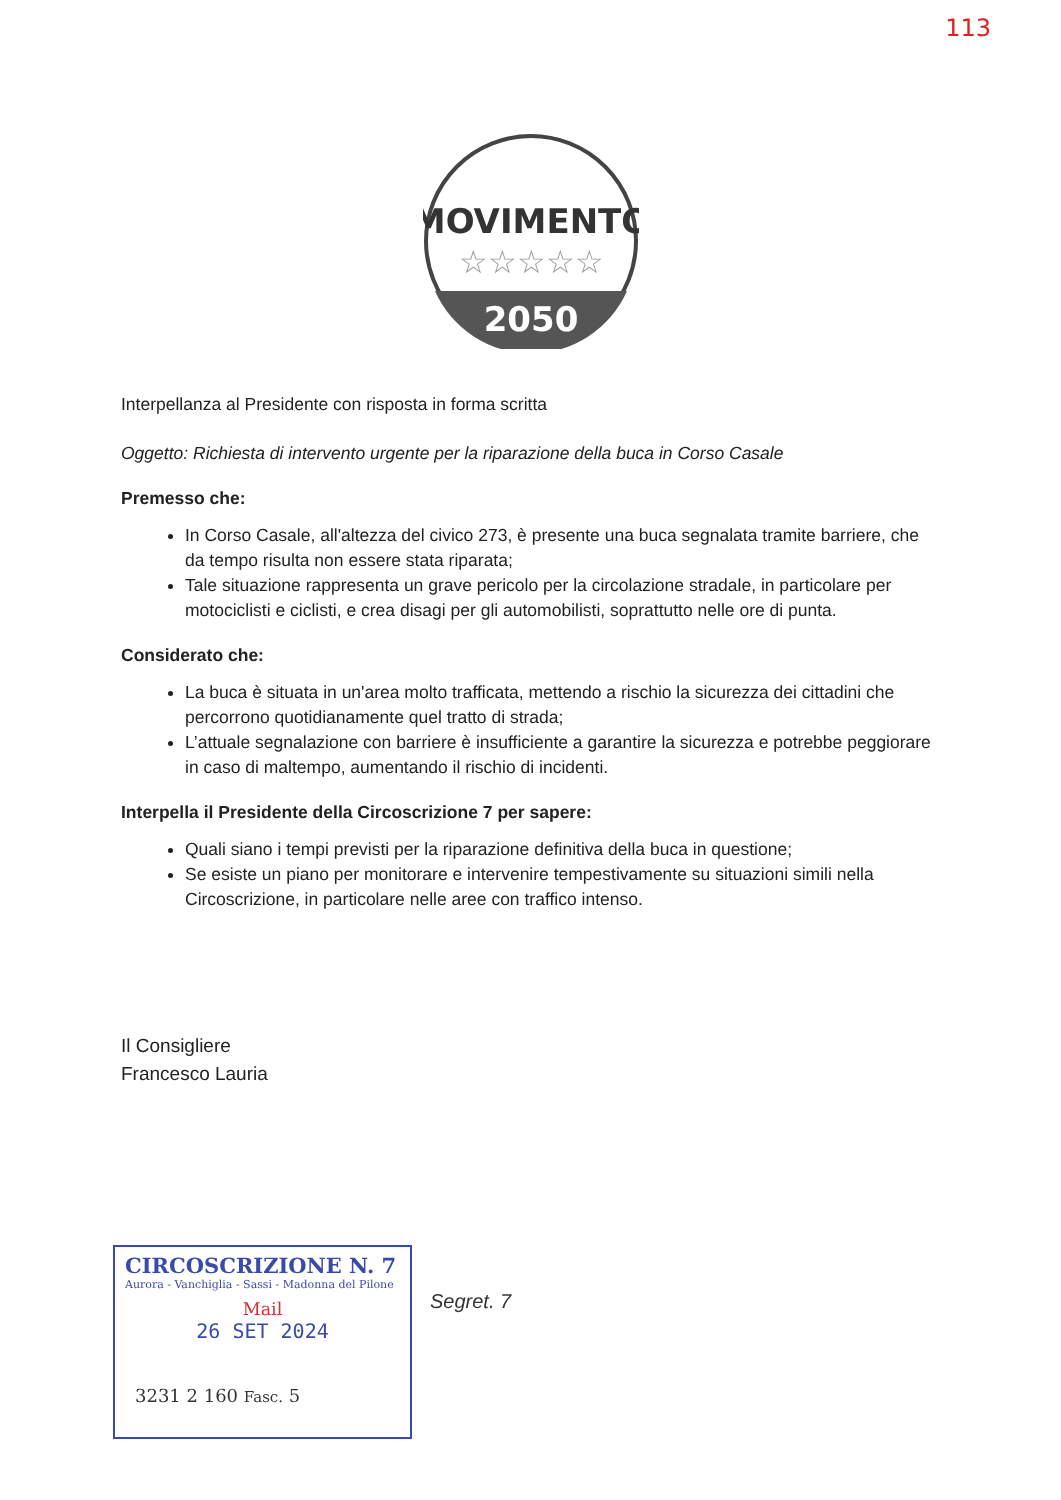113
MOVIMENTO
☆☆☆☆☆
2050
Interpellanza al Presidente con risposta in forma scritta
Oggetto: Richiesta di intervento urgente per la riparazione della buca in Corso Casale
Premesso che:
In Corso Casale, all'altezza del civico 273, è presente una buca segnalata tramite barriere, che da tempo risulta non essere stata riparata;
Tale situazione rappresenta un grave pericolo per la circolazione stradale, in particolare per motociclisti e ciclisti, e crea disagi per gli automobilisti, soprattutto nelle ore di punta.
Considerato che:
La buca è situata in un'area molto trafficata, mettendo a rischio la sicurezza dei cittadini che percorrono quotidianamente quel tratto di strada;
L’attuale segnalazione con barriere è insufficiente a garantire la sicurezza e potrebbe peggiorare in caso di maltempo, aumentando il rischio di incidenti.
Interpella il Presidente della Circoscrizione 7 per sapere:
Quali siano i tempi previsti per la riparazione definitiva della buca in questione;
Se esiste un piano per monitorare e intervenire tempestivamente su situazioni simili nella Circoscrizione, in particolare nelle aree con traffico intenso.
Il Consigliere
Francesco Lauria
CIRCOSCRIZIONE N. 7
Aurora - Vanchiglia - Sassi - Madonna del Pilone
Mail
26 SET 2024
3231 2 160 Fasc. 5
Segret. 7